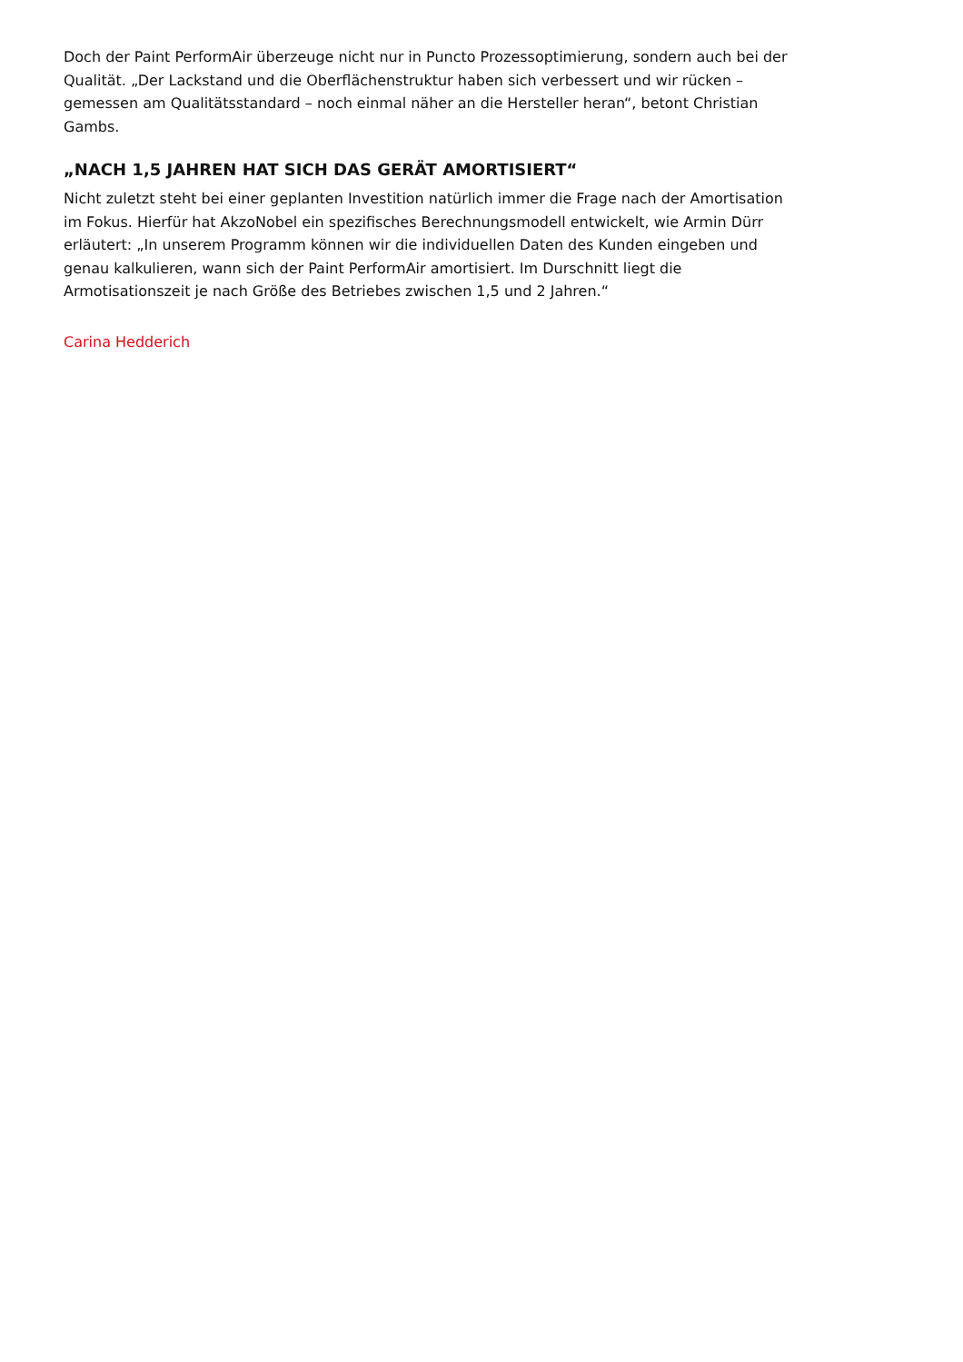Doch der Paint PerformAir überzeuge nicht nur in Puncto Prozessoptimierung, sondern auch bei der Qualität. „Der Lackstand und die Oberflächenstruktur haben sich verbessert und wir rücken – gemessen am Qualitätsstandard – noch einmal näher an die Hersteller heran“, betont Christian Gambs.
„NACH 1,5 JAHREN HAT SICH DAS GERÄT AMORTISIERT“
Nicht zuletzt steht bei einer geplanten Investition natürlich immer die Frage nach der Amortisation im Fokus. Hierfür hat AkzoNobel ein spezifisches Berechnungsmodell entwickelt, wie Armin Dürr erläutert: „In unserem Programm können wir die individuellen Daten des Kunden eingeben und genau kalkulieren, wann sich der Paint PerformAir amortisiert. Im Durschnitt liegt die Armotisationszeit je nach Größe des Betriebes zwischen 1,5 und 2 Jahren.“
Carina Hedderich